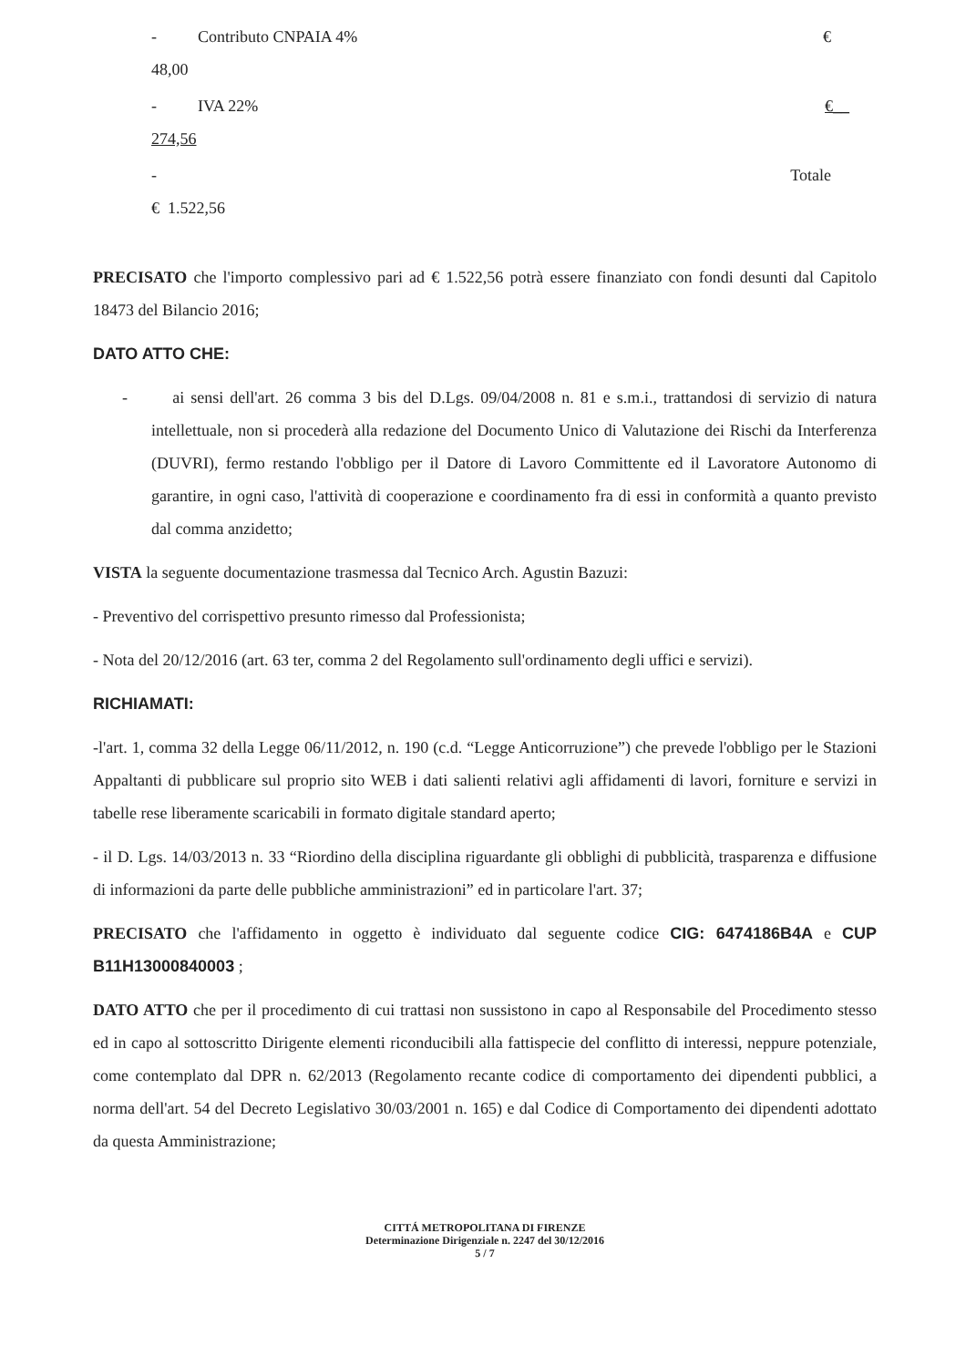- Contributo CNPAIA 4% €
48,00
- IVA 22% €__
274,56
- Totale
€ 1.522,56
PRECISATO che l'importo complessivo pari ad € 1.522,56 potrà essere finanziato con fondi desunti dal Capitolo 18473 del Bilancio 2016;
DATO ATTO CHE:
- ai sensi dell'art. 26 comma 3 bis del D.Lgs. 09/04/2008 n. 81 e s.m.i., trattandosi di servizio di natura intellettuale, non si procederà alla redazione del Documento Unico di Valutazione dei Rischi da Interferenza (DUVRI), fermo restando l'obbligo per il Datore di Lavoro Committente ed il Lavoratore Autonomo di garantire, in ogni caso, l'attività di cooperazione e coordinamento fra di essi in conformità a quanto previsto dal comma anzidetto;
VISTA la seguente documentazione trasmessa dal Tecnico Arch. Agustin Bazuzi:
- Preventivo del corrispettivo presunto rimesso dal Professionista;
- Nota del 20/12/2016 (art. 63 ter, comma 2 del Regolamento sull'ordinamento degli uffici e servizi).
RICHIAMATI:
-l'art. 1, comma 32 della Legge 06/11/2012, n. 190 (c.d. “Legge Anticorruzione”) che prevede l'obbligo per le Stazioni Appaltanti di pubblicare sul proprio sito WEB i dati salienti relativi agli affidamenti di lavori, forniture e servizi in tabelle rese liberamente scaricabili in formato digitale standard aperto;
- il D. Lgs. 14/03/2013 n. 33 “Riordino della disciplina riguardante gli obblighi di pubblicità, trasparenza e diffusione di informazioni da parte delle pubbliche amministrazioni” ed in particolare l'art. 37;
PRECISATO che l'affidamento in oggetto è individuato dal seguente codice CIG: 6474186B4A e CUP B11H13000840003 ;
DATO ATTO che per il procedimento di cui trattasi non sussistono in capo al Responsabile del Procedimento stesso ed in capo al sottoscritto Dirigente elementi riconducibili alla fattispecie del conflitto di interessi, neppure potenziale, come contemplato dal DPR n. 62/2013 (Regolamento recante codice di comportamento dei dipendenti pubblici, a norma dell'art. 54 del Decreto Legislativo 30/03/2001 n. 165) e dal Codice di Comportamento dei dipendenti adottato da questa Amministrazione;
CITTÁ METROPOLITANA DI FIRENZE
Determinazione Dirigenziale n. 2247 del 30/12/2016
5 / 7